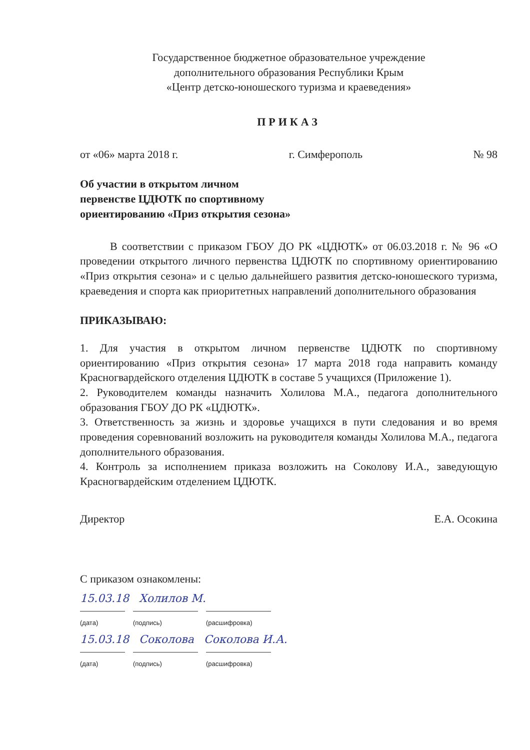Государственное бюджетное образовательное учреждение
дополнительного образования Республики Крым
«Центр детско-юношеского туризма и краеведения»
ПРИКАЗ
от «06» марта 2018 г. г. Симферополь № 98
Об участии в открытом личном
первенстве ЦДЮТК по спортивному
ориентированию «Приз открытия сезона»
В соответствии с приказом ГБОУ ДО РК «ЦДЮТК» от 06.03.2018 г. № 96 «О проведении открытого личного первенства ЦДЮТК по спортивному ориентированию «Приз открытия сезона» и с целью дальнейшего развития детско-юношеского туризма, краеведения и спорта как приоритетных направлений дополнительного образования
ПРИКАЗЫВАЮ:
1. Для участия в открытом личном первенстве ЦДЮТК по спортивному ориентированию «Приз открытия сезона» 17 марта 2018 года направить команду Красногвардейского отделения ЦДЮТК в составе 5 учащихся (Приложение 1).
2. Руководителем команды назначить Холилова М.А., педагога дополнительного образования ГБОУ ДО РК «ЦДЮТК».
3. Ответственность за жизнь и здоровье учащихся в пути следования и во время проведения соревнований возложить на руководителя команды Холилова М.А., педагога дополнительного образования.
4. Контроль за исполнением приказа возложить на Соколову И.А., заведующую Красногвардейским отделением ЦДЮТК.
Директор Е.А. Осокина
С приказом ознакомлены:
15.03.18 Холилов М.
(дата) (подпись) (расшифровка)
15.03.18 Соколова Соколова И.А.
(дата) (подпись) (расшифровка)